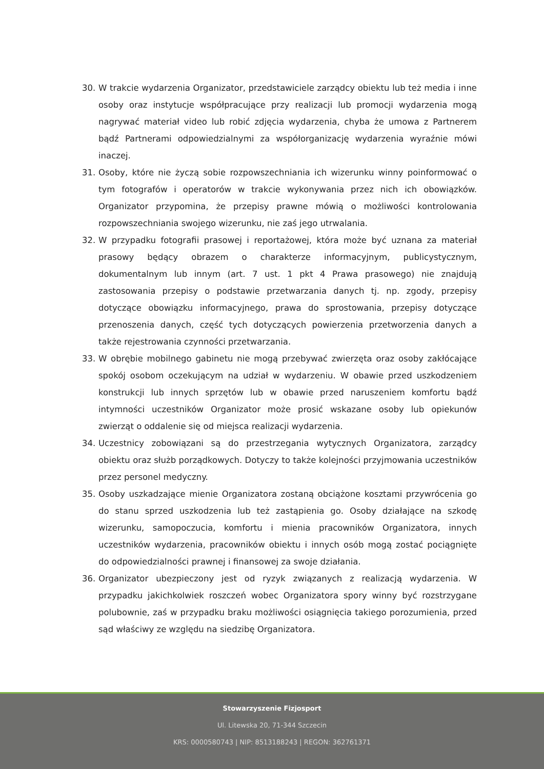30. W trakcie wydarzenia Organizator, przedstawiciele zarządcy obiektu lub też media i inne osoby oraz instytucje współpracujące przy realizacji lub promocji wydarzenia mogą nagrywać materiał video lub robić zdjęcia wydarzenia, chyba że umowa z Partnerem bądź Partnerami odpowiedzialnymi za współorganizację wydarzenia wyraźnie mówi inaczej.
31. Osoby, które nie życzą sobie rozpowszechniania ich wizerunku winny poinformować o tym fotografów i operatorów w trakcie wykonywania przez nich ich obowiązków. Organizator przypomina, że przepisy prawne mówią o możliwości kontrolowania rozpowszechniania swojego wizerunku, nie zaś jego utrwalania.
32. W przypadku fotografii prasowej i reportażowej, która może być uznana za materiał prasowy będący obrazem o charakterze informacyjnym, publicystycznym, dokumentalnym lub innym (art. 7 ust. 1 pkt 4 Prawa prasowego) nie znajdują zastosowania przepisy o podstawie przetwarzania danych tj. np. zgody, przepisy dotyczące obowiązku informacyjnego, prawa do sprostowania, przepisy dotyczące przenoszenia danych, część tych dotyczących powierzenia przetworzenia danych a także rejestrowania czynności przetwarzania.
33. W obrębie mobilnego gabinetu nie mogą przebywać zwierzęta oraz osoby zakłócające spokój osobom oczekującym na udział w wydarzeniu. W obawie przed uszkodzeniem konstrukcji lub innych sprzętów lub w obawie przed naruszeniem komfortu bądź intymności uczestników Organizator może prosić wskazane osoby lub opiekunów zwierząt o oddalenie się od miejsca realizacji wydarzenia.
34. Uczestnicy zobowiązani są do przestrzegania wytycznych Organizatora, zarządcy obiektu oraz służb porządkowych. Dotyczy to także kolejności przyjmowania uczestników przez personel medyczny.
35. Osoby uszkadzające mienie Organizatora zostaną obciążone kosztami przywrócenia go do stanu sprzed uszkodzenia lub też zastąpienia go. Osoby działające na szkodę wizerunku, samopoczucia, komfortu i mienia pracowników Organizatora, innych uczestników wydarzenia, pracowników obiektu i innych osób mogą zostać pociągnięte do odpowiedzialności prawnej i finansowej za swoje działania.
36. Organizator ubezpieczony jest od ryzyk związanych z realizacją wydarzenia. W przypadku jakichkolwiek roszczeń wobec Organizatora spory winny być rozstrzygane polubownie, zaś w przypadku braku możliwości osiągnięcia takiego porozumienia, przed sąd właściwy ze względu na siedzibę Organizatora.
Stowarzyszenie Fizjosport
Ul. Litewska 20, 71-344 Szczecin
KRS: 0000580743 | NIP: 8513188243 | REGON: 362761371